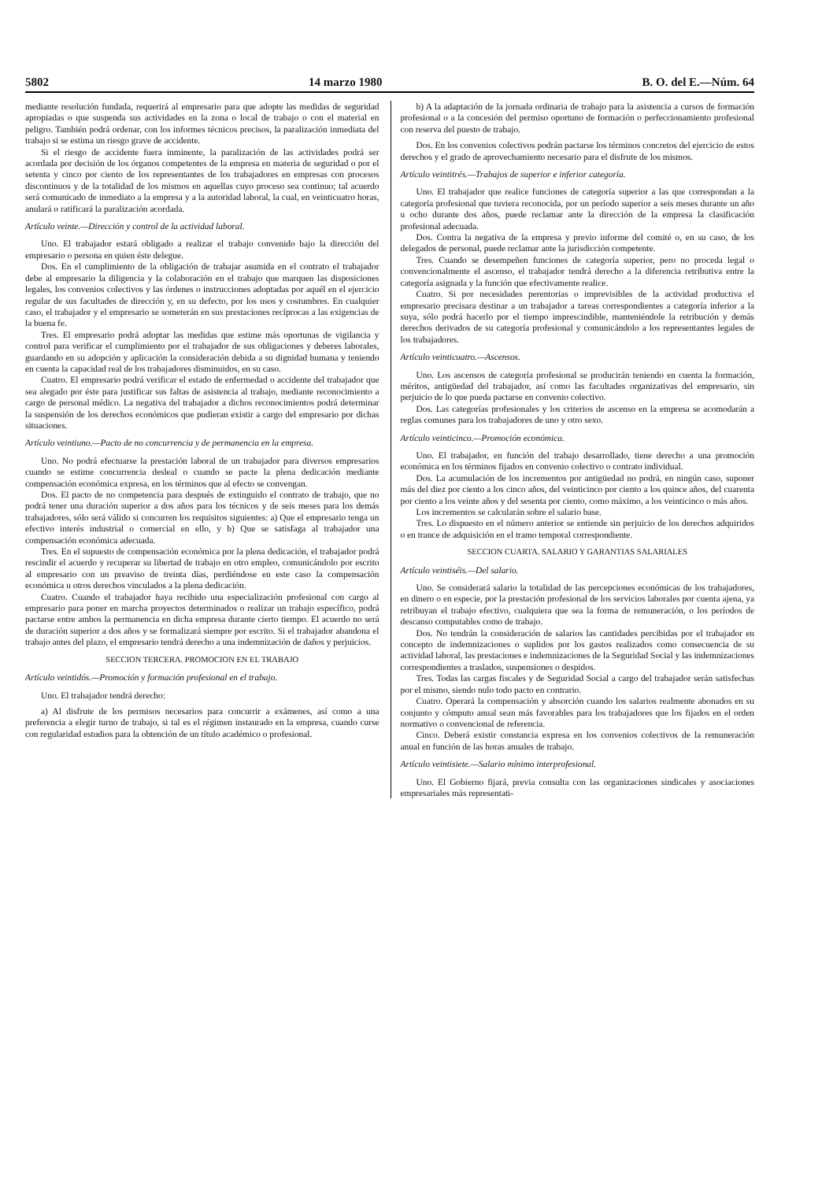5802 14 marzo 1980 B. O. del E.—Núm. 64
mediante resolución fundada, requerirá al empresario para que adopte las medidas de seguridad apropiadas o que suspenda sus actividades en la zona o local de trabajo o con el material en peligro. También podrá ordenar, con los informes técnicos precisos, la paralización inmediata del trabajo si se estima un riesgo grave de accidente.
Si el riesgo de accidente fuera inminente, la paralización de las actividades podrá ser acordada por decisión de los órganos competentes de la empresa en materia de seguridad o por el setenta y cinco por ciento de los representantes de los trabajadores en empresas con procesos discontinuos y de la totalidad de los mismos en aquellas cuyo proceso sea continuo; tal acuerdo será comunicado de inmediato a la empresa y a la autoridad laboral, la cual, en veinticuatro horas, anulará o ratificará la paralización acordada.
Artículo veinte.—Dirección y control de la actividad laboral.
Uno. El trabajador estará obligado a realizar el trabajo convenido bajo la dirección del empresario o persona en quien éste delegue.
Dos. En el cumplimiento de la obligación de trabajar asumida en el contrato el trabajador debe al empresario la diligencia y la colaboración en el trabajo que marquen las disposiciones legales, los convenios colectivos y las órdenes o instrucciones adoptadas por aquél en el ejercicio regular de sus facultades de dirección y, en su defecto, por los usos y costumbres. En cualquier caso, el trabajador y el empresario se someterán en sus prestaciones recíprocas a las exigencias de la buena fe.
Tres. El empresario podrá adoptar las medidas que estime más oportunas de vigilancia y control para verificar el cumplimiento por el trabajador de sus obligaciones y deberes laborales, guardando en su adopción y aplicación la consideración debida a su dignidad humana y teniendo en cuenta la capacidad real de los trabajadores disminuidos, en su caso.
Cuatro. El empresario podrá verificar el estado de enfermedad o accidente del trabajador que sea alegado por éste para justificar sus faltas de asistencia al trabajo, mediante reconocimiento a cargo de personal médico. La negativa del trabajador a dichos reconocimientos podrá determinar la suspensión de los derechos económicos que pudieran existir a cargo del empresario por dichas situaciones.
Artículo veintiuno.—Pacto de no concurrencia y de permanencia en la empresa.
Uno. No podrá efectuarse la prestación laboral de un trabajador para diversos empresarios cuando se estime concurrencia desleal o cuando se pacte la plena dedicación mediante compensación económica expresa, en los términos que al efecto se convengan.
Dos. El pacto de no competencia para después de extinguido el contrato de trabajo, que no podrá tener una duración superior a dos años para los técnicos y de seis meses para los demás trabajadores, sólo será válido si concurren los requisitos siguientes: a) Que el empresario tenga un efectivo interés industrial o comercial en ello, y b) Que se satisfaga al trabajador una compensación económica adecuada.
Tres. En el supuesto de compensación económica por la plena dedicación, el trabajador podrá rescindir el acuerdo y recuperar su libertad de trabajo en otro empleo, comunicándolo por escrito al empresario con un preaviso de treinta días, perdiéndose en este caso la compensación económica u otros derechos vinculados a la plena dedicación.
Cuatro. Cuando el trabajador haya recibido una especialización profesional con cargo al empresario para poner en marcha proyectos determinados o realizar un trabajo específico, podrá pactarse entre ambos la permanencia en dicha empresa durante cierto tiempo. El acuerdo no será de duración superior a dos años y se formalizará siempre por escrito. Si el trabajador abandona el trabajo antes del plazo, el empresario tendrá derecho a una indemnización de daños y perjuicios.
SECCION TERCERA. PROMOCION EN EL TRABAJO
Artículo veintidós.—Promoción y formación profesional en el trabajo.
Uno. El trabajador tendrá derecho:
a) Al disfrute de los permisos necesarios para concurrir a exámenes, así como a una preferencia a elegir turno de trabajo, si tal es el régimen instaurado en la empresa, cuando curse con regularidad estudios para la obtención de un título académico o profesional.
b) A la adaptación de la jornada ordinaria de trabajo para la asistencia a cursos de formación profesional o a la concesión del permiso oportuno de formación o perfeccionamiento profesional con reserva del puesto de trabajo.
Dos. En los convenios colectivos podrán pactarse los términos concretos del ejercicio de estos derechos y el grado de aprovechamiento necesario para el disfrute de los mismos.
Artículo veintitrés.—Trabajos de superior e inferior categoría.
Uno. El trabajador que realice funciones de categoría superior a las que correspondan a la categoría profesional que tuviera reconocida, por un período superior a seis meses durante un año u ocho durante dos años, puede reclamar ante la dirección de la empresa la clasificación profesional adecuada.
Dos. Contra la negativa de la empresa y previo informe del comité o, en su caso, de los delegados de personal, puede reclamar ante la jurisdicción competente.
Tres. Cuando se desempeñen funciones de categoría superior, pero no proceda legal o convencionalmente el ascenso, el trabajador tendrá derecho a la diferencia retributiva entre la categoría asignada y la función que efectivamente realice.
Cuatro. Si por necesidades perentorias o imprevisibles de la actividad productiva el empresario precisara destinar a un trabajador a tareas correspondientes a categoría inferior a la suya, sólo podrá hacerlo por el tiempo imprescindible, manteniéndole la retribución y demás derechos derivados de su categoría profesional y comunicándolo a los representantes legales de los trabajadores.
Artículo veinticuatro.—Ascensos.
Uno. Los ascensos de categoría profesional se producirán teniendo en cuenta la formación, méritos, antigüedad del trabajador, así como las facultades organizativas del empresario, sin perjuicio de lo que pueda pactarse en convenio colectivo.
Dos. Las categorías profesionales y los criterios de ascenso en la empresa se acomodarán a reglas comunes para los trabajadores de uno y otro sexo.
Artículo veinticinco.—Promoción económica.
Uno. El trabajador, en función del trabajo desarrollado, tiene derecho a una promoción económica en los términos fijados en convenio colectivo o contrato individual.
Dos. La acumulación de los incrementos por antigüedad no podrá, en ningún caso, suponer más del diez por ciento a los cinco años, del veinticinco por ciento a los quince años, del cuarenta por ciento a los veinte años y del sesenta por ciento, como máximo, a los veinticinco o más años.
Los incrementos se calcularán sobre el salario base.
Tres. Lo dispuesto en el número anterior se entiende sin perjuicio de los derechos adquiridos o en trance de adquisición en el tramo temporal correspondiente.
SECCION CUARTA. SALARIO Y GARANTIAS SALARIALES
Artículo veintiséis.—Del salario.
Uno. Se considerará salario la totalidad de las percepciones económicas de los trabajadores, en dinero o en especie, por la prestación profesional de los servicios laborales por cuenta ajena, ya retribuyan el trabajo efectivo, cualquiera que sea la forma de remuneración, o los períodos de descanso computables como de trabajo.
Dos. No tendrán la consideración de salarios las cantidades percibidas por el trabajador en concepto de indemnizaciones o suplidos por los gastos realizados como consecuencia de su actividad laboral, las prestaciones e indemnizaciones de la Seguridad Social y las indemnizaciones correspondientes a traslados, suspensiones o despidos.
Tres. Todas las cargas fiscales y de Seguridad Social a cargo del trabajador serán satisfechas por el mismo, siendo nulo todo pacto en contrario.
Cuatro. Operará la compensación y absorción cuando los salarios realmente abonados en su conjunto y cómputo anual sean más favorables para los trabajadores que los fijados en el orden normativo o convencional de referencia.
Cinco. Deberá existir constancia expresa en los convenios colectivos de la remuneración anual en función de las horas anuales de trabajo.
Artículo veintisiete.—Salario mínimo interprofesional.
Uno. El Gobierno fijará, previa consulta con las organizaciones sindicales y asociaciones empresariales más representati-